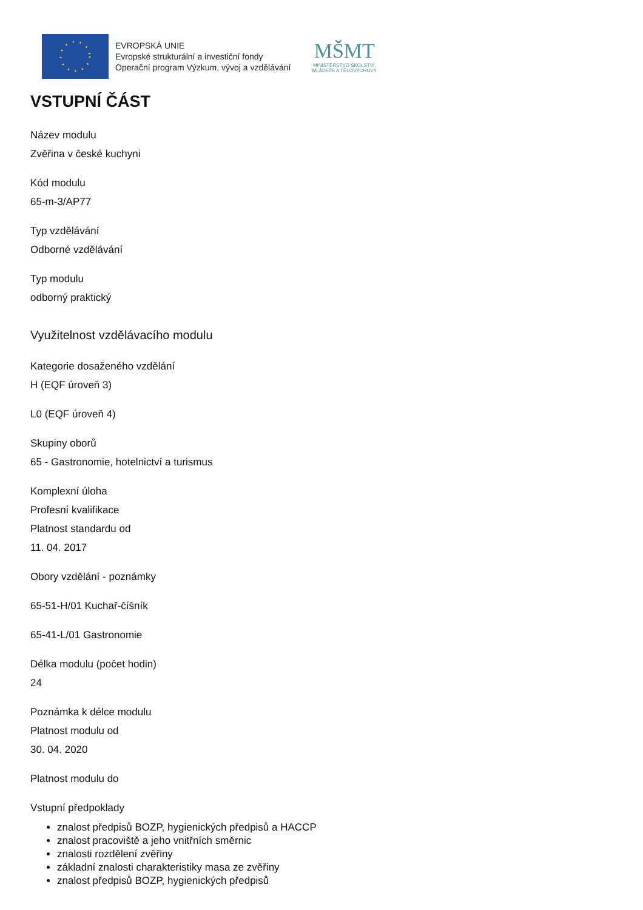EVROPSKÁ UNIE
Evropské strukturální a investiční fondy
Operační program Výzkum, vývoj a vzdělávání
MŠMT
MINISTERSTVO ŠKOLSTVÍ,
MLÁDEŽE A TĚLOVÝCHOVY
VSTUPNÍ ČÁST
Název modulu
Zvěřina v české kuchyni
Kód modulu
65-m-3/AP77
Typ vzdělávání
Odborné vzdělávání
Typ modulu
odborný praktický
Využitelnost vzdělávacího modulu
Kategorie dosaženého vzdělání
H (EQF úroveň 3)
L0 (EQF úroveň 4)
Skupiny oborů
65 - Gastronomie, hotelnictví a turismus
Komplexní úloha
Profesní kvalifikace
Platnost standardu od
11. 04. 2017
Obory vzdělání - poznámky
65-51-H/01 Kuchař-číšník
65-41-L/01 Gastronomie
Délka modulu (počet hodin)
24
Poznámka k délce modulu
Platnost modulu od
30. 04. 2020
Platnost modulu do
Vstupní předpoklady
znalost předpisů BOZP, hygienických předpisů a HACCP
znalost pracoviště a jeho vnitřních směrnic
znalosti rozdělení zvěřiny
základní znalosti charakteristiky masa ze zvěřiny
znalost předpisů BOZP, hygienických předpisů